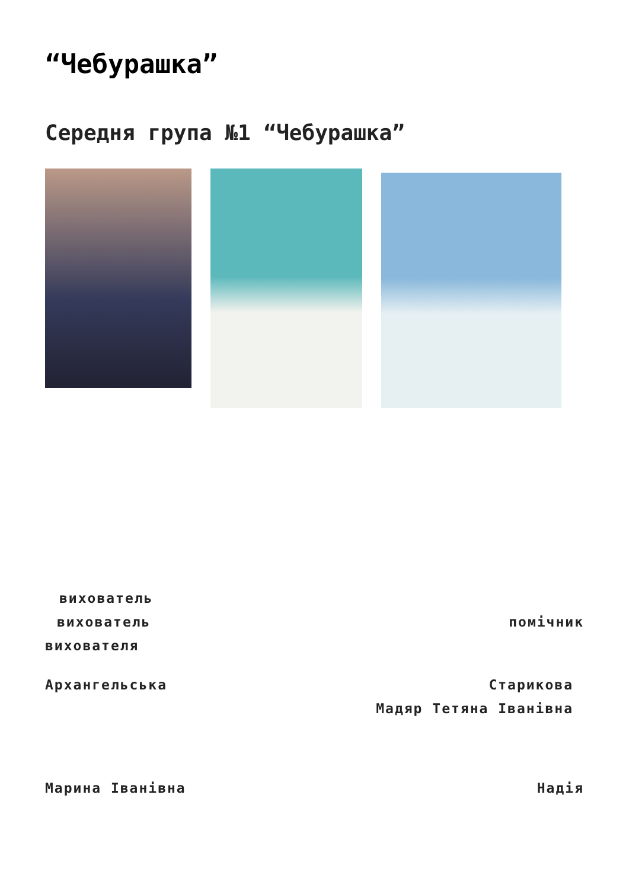“Чебурашка”
Середня група №1 “Чебурашка”
вихователь
вихователь помічник
вихователя
Архангельська Старикова
Мадяр Тетяна Іванівна
Марина Іванівна Надія